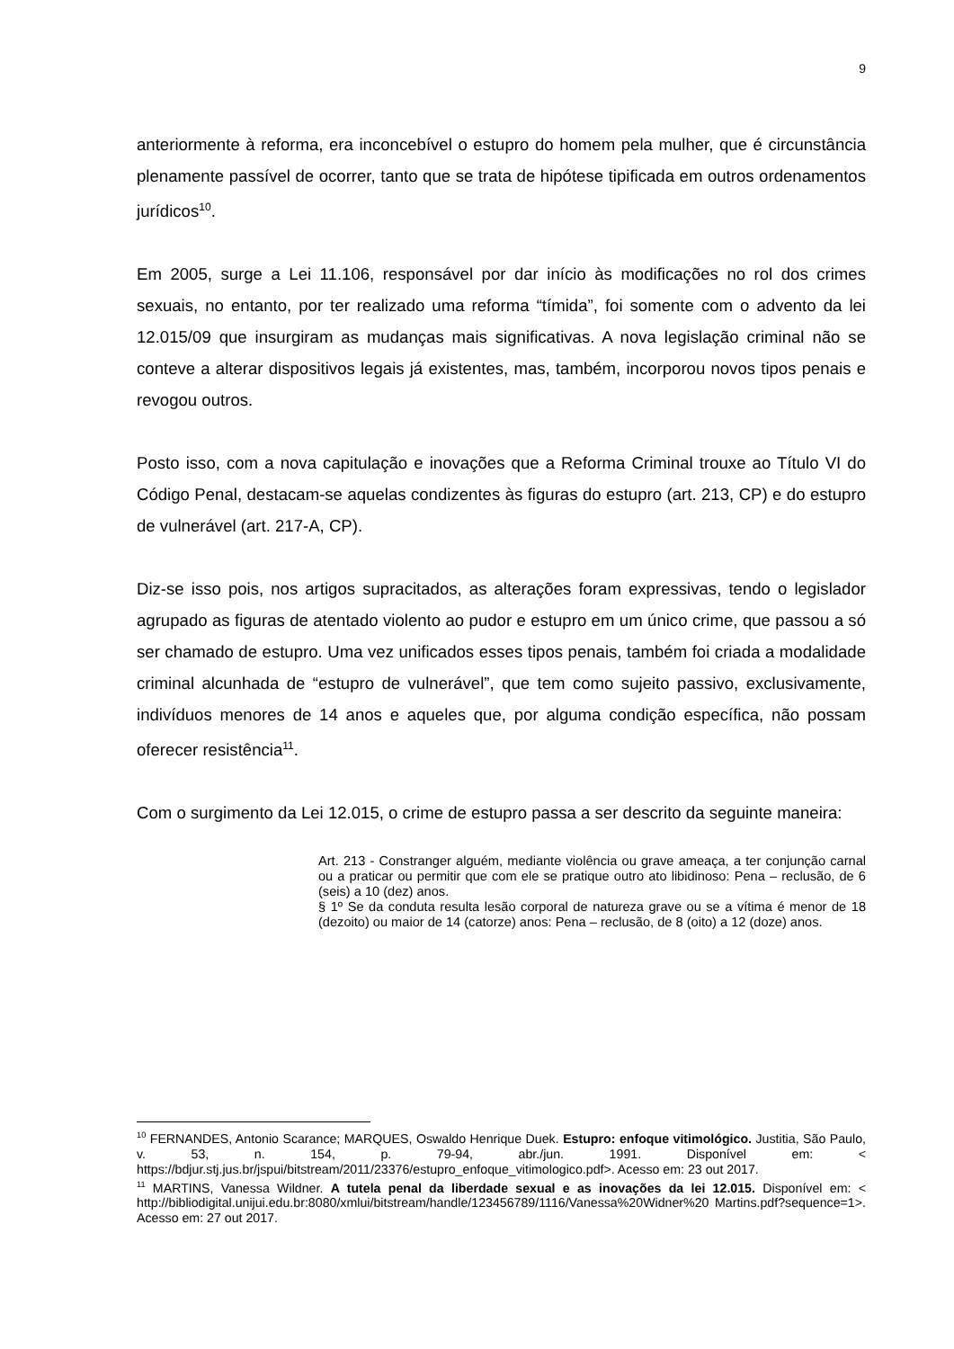9
anteriormente à reforma, era inconcebível o estupro do homem pela mulher, que é circunstância plenamente passível de ocorrer, tanto que se trata de hipótese tipificada em outros ordenamentos jurídicos<sup>10</sup>.
Em 2005, surge a Lei 11.106, responsável por dar início às modificações no rol dos crimes sexuais, no entanto, por ter realizado uma reforma “tímida”, foi somente com o advento da lei 12.015/09 que insurgiram as mudanças mais significativas. A nova legislação criminal não se conteve a alterar dispositivos legais já existentes, mas, também, incorporou novos tipos penais e revogou outros.
Posto isso, com a nova capitulação e inovações que a Reforma Criminal trouxe ao Título VI do Código Penal, destacam-se aquelas condizentes às figuras do estupro (art. 213, CP) e do estupro de vulnerável (art. 217-A, CP).
Diz-se isso pois, nos artigos supracitados, as alterações foram expressivas, tendo o legislador agrupado as figuras de atentado violento ao pudor e estupro em um único crime, que passou a só ser chamado de estupro. Uma vez unificados esses tipos penais, também foi criada a modalidade criminal alcunhada de “estupro de vulnerável”, que tem como sujeito passivo, exclusivamente, indivíduos menores de 14 anos e aqueles que, por alguma condição específica, não possam oferecer resistência<sup>11</sup>.
Com o surgimento da Lei 12.015, o crime de estupro passa a ser descrito da seguinte maneira:
Art. 213 - Constranger alguém, mediante violência ou grave ameaça, a ter conjunção carnal ou a praticar ou permitir que com ele se pratique outro ato libidinoso: Pena – reclusão, de 6 (seis) a 10 (dez) anos.
§ 1º Se da conduta resulta lesão corporal de natureza grave ou se a vítima é menor de 18 (dezoito) ou maior de 14 (catorze) anos: Pena – reclusão, de 8 (oito) a 12 (doze) anos.
<sup>10</sup> FERNANDES, Antonio Scarance; MARQUES, Oswaldo Henrique Duek. Estupro: enfoque vitimológico. Justitia, São Paulo, v. 53, n. 154, p. 79-94, abr./jun. 1991. Disponível em: < https://bdjur.stj.jus.br/jspui/bitstream/2011/23376/estupro_enfoque_vitimologico.pdf>. Acesso em: 23 out 2017.
<sup>11</sup> MARTINS, Vanessa Wildner. A tutela penal da liberdade sexual e as inovações da lei 12.015. Disponível em: < http://bibliodigital.unijui.edu.br:8080/xmlui/bitstream/handle/123456789/1116/Vanessa%20Widner%20 Martins.pdf?sequence=1>. Acesso em: 27 out 2017.